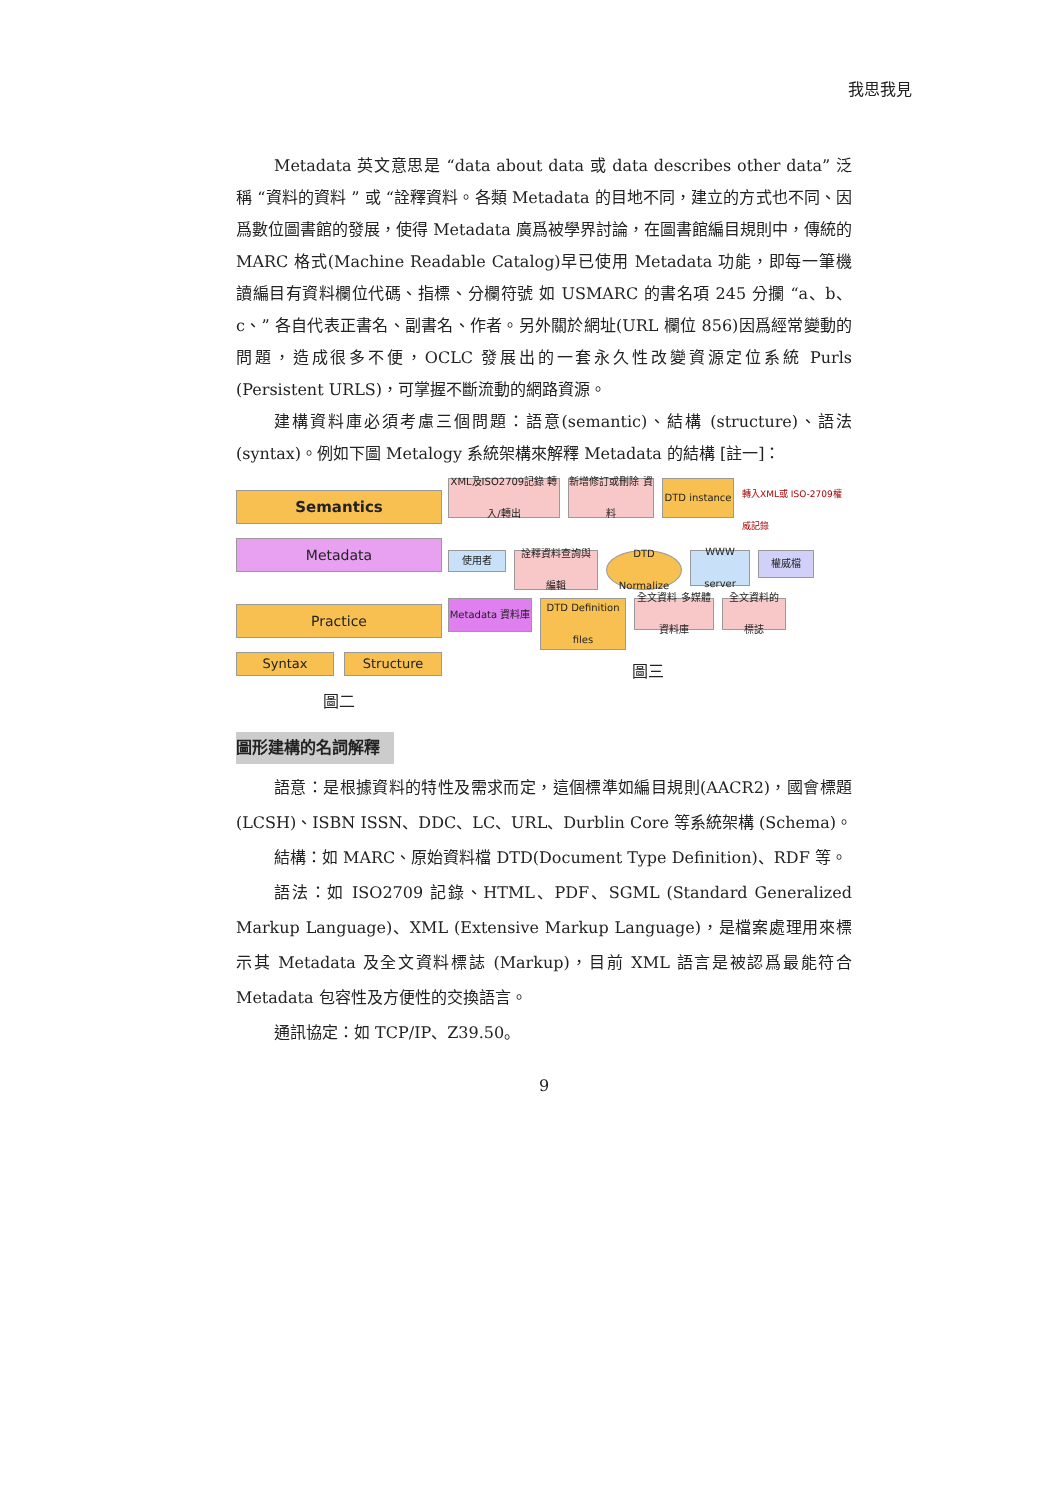我思我見
Metadata 英文意思是 “data about data 或 data describes other data” 泛稱 “資料的資料 ” 或 “詮釋資料。各類 Metadata 的目地不同，建立的方式也不同、因爲數位圖書館的發展，使得 Metadata 廣爲被學界討論，在圖書館編目規則中，傳統的 MARC 格式(Machine Readable Catalog)早已使用 Metadata 功能，即每一筆機讀編目有資料欄位代碼、指標、分欄符號 如 USMARC 的書名項 245 分攔 “a、b、c、” 各自代表正書名、副書名、作者。另外關於網址(URL 欄位 856)因爲經常變動的問題，造成很多不便，OCLC 發展出的一套永久性改變資源定位系統 Purls (Persistent URLS)，可掌握不斷流動的網路資源。
建構資料庫必須考慮三個問題：語意(semantic)、結構 (structure)、語法(syntax)。例如下圖 Metalogy 系統架構來解釋 Metadata 的結構 [註一]：
Semantics
Metadata
Practice
Syntax Structure
圖二
XML及ISO2709記錄 轉入/轉出
新增修訂或刪除 資料
DTD instance
轉入XML或 ISO-2709權威記錄
使用者
詮釋資料查詢與 編輯
DTD Normalize
WWW server
權威檔
Metadata 資料庫
DTD Definition files
全文資料 多媒體資料庫
全文資料的 標誌
圖三
圖形建構的名詞解釋
語意：是根據資料的特性及需求而定，這個標準如編目規則(AACR2)，國會標題(LCSH)、ISBN ISSN、DDC、LC、URL、Durblin Core 等系統架構 (Schema)。
結構：如 MARC、原始資料檔 DTD(Document Type Definition)、RDF 等。
語法：如 ISO2709 記錄、HTML、PDF、SGML (Standard Generalized Markup Language)、XML (Extensive Markup Language)，是檔案處理用來標示其 Metadata 及全文資料標誌 (Markup)，目前 XML 語言是被認爲最能符合 Metadata 包容性及方便性的交換語言。
通訊協定：如 TCP/IP、Z39.50。
9